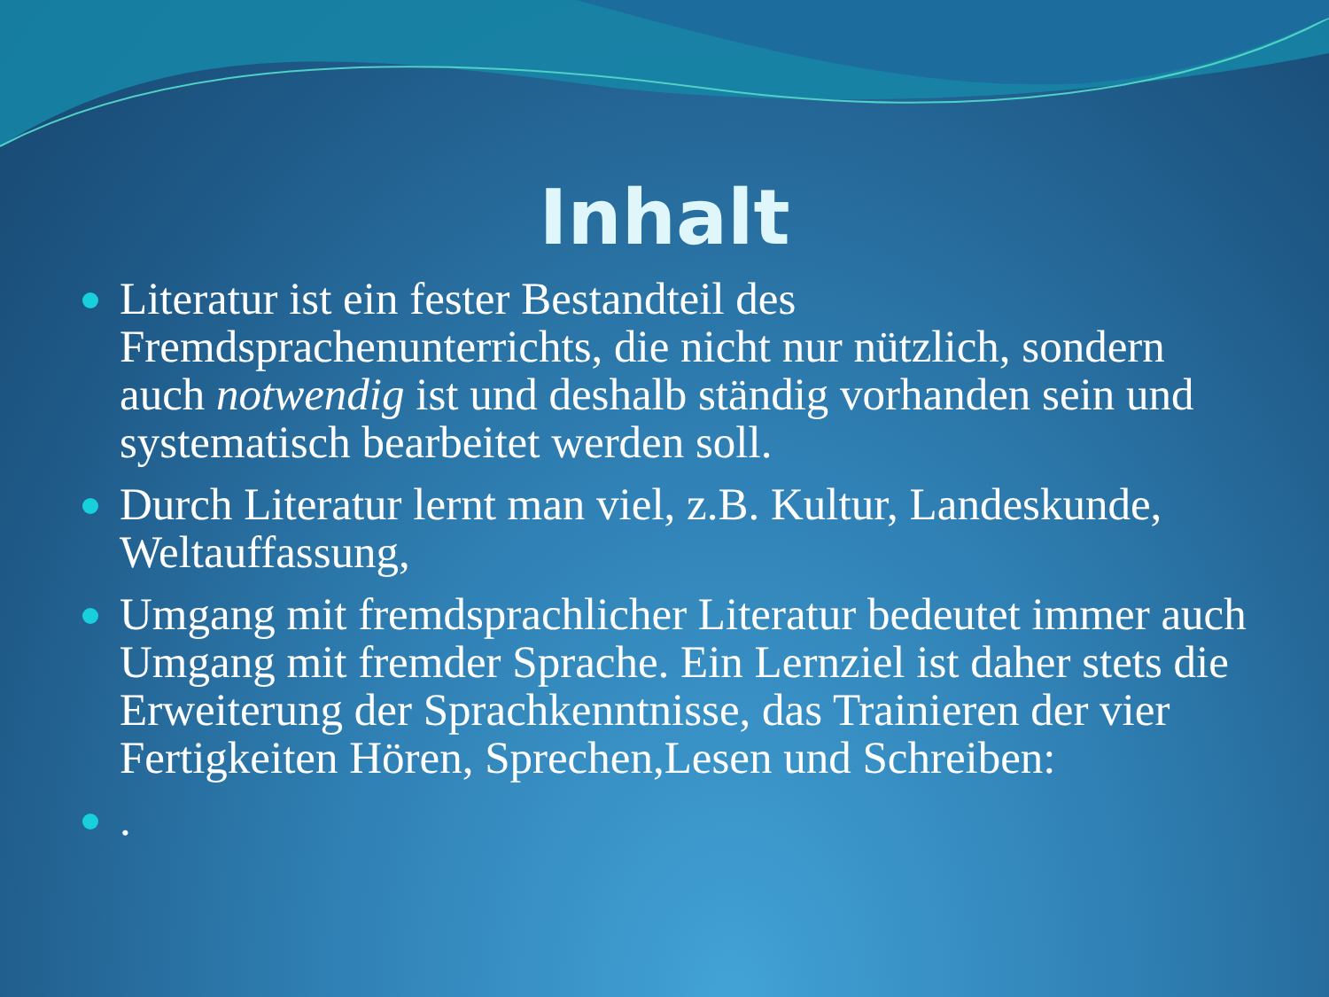Inhalt
Literatur ist ein fester Bestandteil des Fremdsprachenunterrichts, die nicht nur nützlich, sondern auch notwendig ist und deshalb ständig vorhanden sein und systematisch bearbeitet werden soll.
Durch Literatur lernt man viel, z.B. Kultur, Landeskunde, Weltauffassung,
Umgang mit fremdsprachlicher Literatur bedeutet immer auch Umgang mit fremder Sprache. Ein Lernziel ist daher stets die Erweiterung der Sprachkenntnisse, das Trainieren der vier Fertigkeiten Hören, Sprechen,Lesen und Schreiben:
.